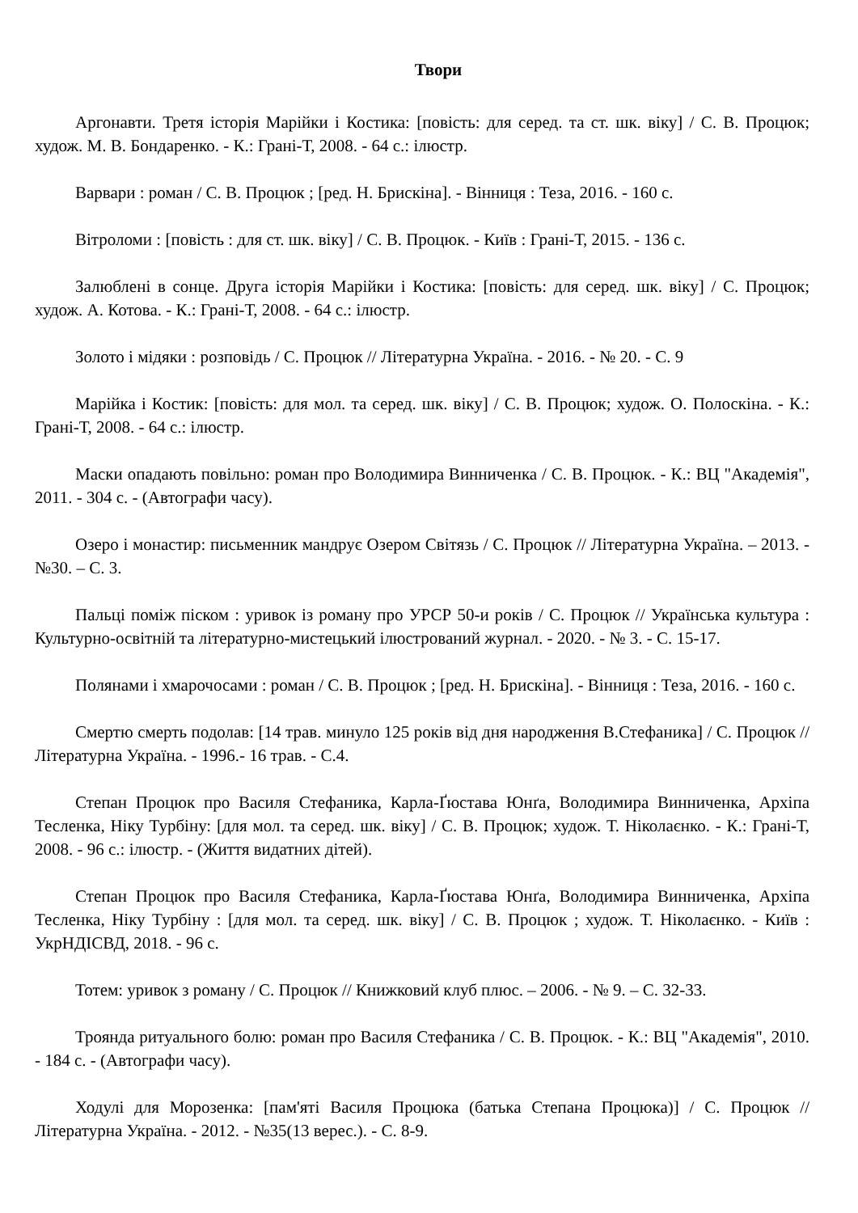Твори
Аргонавти. Третя історія Марійки і Костика: [повість: для серед. та ст. шк. віку] / С. В. Процюк; худож. М. В. Бондаренко. - К.: Грані-Т, 2008. - 64 с.: ілюстр.
Варвари : роман / С. В. Процюк ; [ред. Н. Брискіна]. - Вінниця : Теза, 2016. - 160 с.
Вітроломи : [повість : для ст. шк. віку] / С. В. Процюк. - Київ : Грані-Т, 2015. - 136 с.
Залюблені в сонце. Друга історія Марійки і Костика: [повість: для серед. шк. віку] / С. Процюк; худож. А. Котова. - К.: Грані-Т, 2008. - 64 с.: ілюстр.
Золото і мідяки : розповідь / С. Процюк // Літературна Україна. - 2016. - № 20. - С. 9
Марійка і Костик: [повість: для мол. та серед. шк. віку] / С. В. Процюк; худож. О. Полоскіна. - К.: Грані-Т, 2008. - 64 с.: ілюстр.
Маски опадають повільно: роман про Володимира Винниченка / С. В. Процюк. - К.: ВЦ "Академія", 2011. - 304 с. - (Автографи часу).
Озеро і монастир: письменник мандрує Озером Світязь / С. Процюк // Літературна Україна. – 2013. - №30. – С. 3.
Пальці поміж піском : уривок із роману про УРСР 50-и років / С. Процюк // Українська культура : Культурно-освітній та літературно-мистецький ілюстрований журнал. - 2020. - № 3. - С. 15-17.
Полянами і хмарочосами : роман / С. В. Процюк ; [ред. Н. Брискіна]. - Вінниця : Теза, 2016. - 160 с.
Смертю смерть подолав: [14 трав. минуло 125 років від дня народження В.Стефаника] / С. Процюк // Літературна Україна. - 1996.- 16 трав. - С.4.
Степан Процюк про Василя Стефаника, Карла-Ґюстава Юнґа, Володимира Винниченка, Архіпа Тесленка, Ніку Турбіну: [для мол. та серед. шк. віку] / С. В. Процюк; худож. Т. Ніколаєнко. - К.: Грані-Т, 2008. - 96 с.: ілюстр. - (Життя видатних дітей).
Степан Процюк про Василя Стефаника, Карла-Ґюстава Юнґа, Володимира Винниченка, Архіпа Тесленка, Ніку Турбіну : [для мол. та серед. шк. віку] / С. В. Процюк ; худож. Т. Ніколаєнко. - Київ : УкрНДІСВД, 2018. - 96 с.
Тотем: уривок з роману / С. Процюк // Книжковий клуб плюс. – 2006. - № 9. – С. 32-33.
Троянда ритуального болю: роман про Василя Стефаника / С. В. Процюк. - К.: ВЦ "Академія", 2010. - 184 с. - (Автографи часу).
Ходулі для Морозенка: [пам'яті Василя Процюка (батька Степана Процюка)] / С. Процюк // Літературна Україна. - 2012. - №35(13 верес.). - С. 8-9.